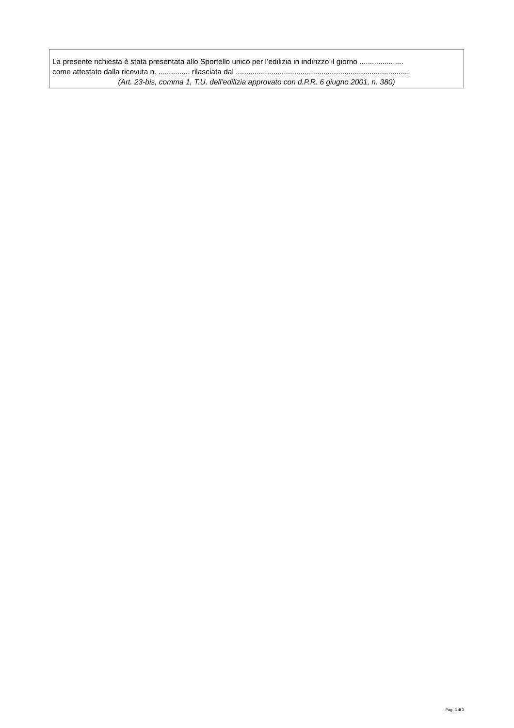La presente richiesta è stata presentata allo Sportello unico per l’edilizia in indirizzo il giorno .....................
come attestato dalla ricevuta n. ............... rilasciata dal ...................................................................................
(Art. 23-bis, comma 1, T.U. dell’edilizia approvato con d.P.R. 6 giugno 2001, n. 380)
Pag. 3 di 3